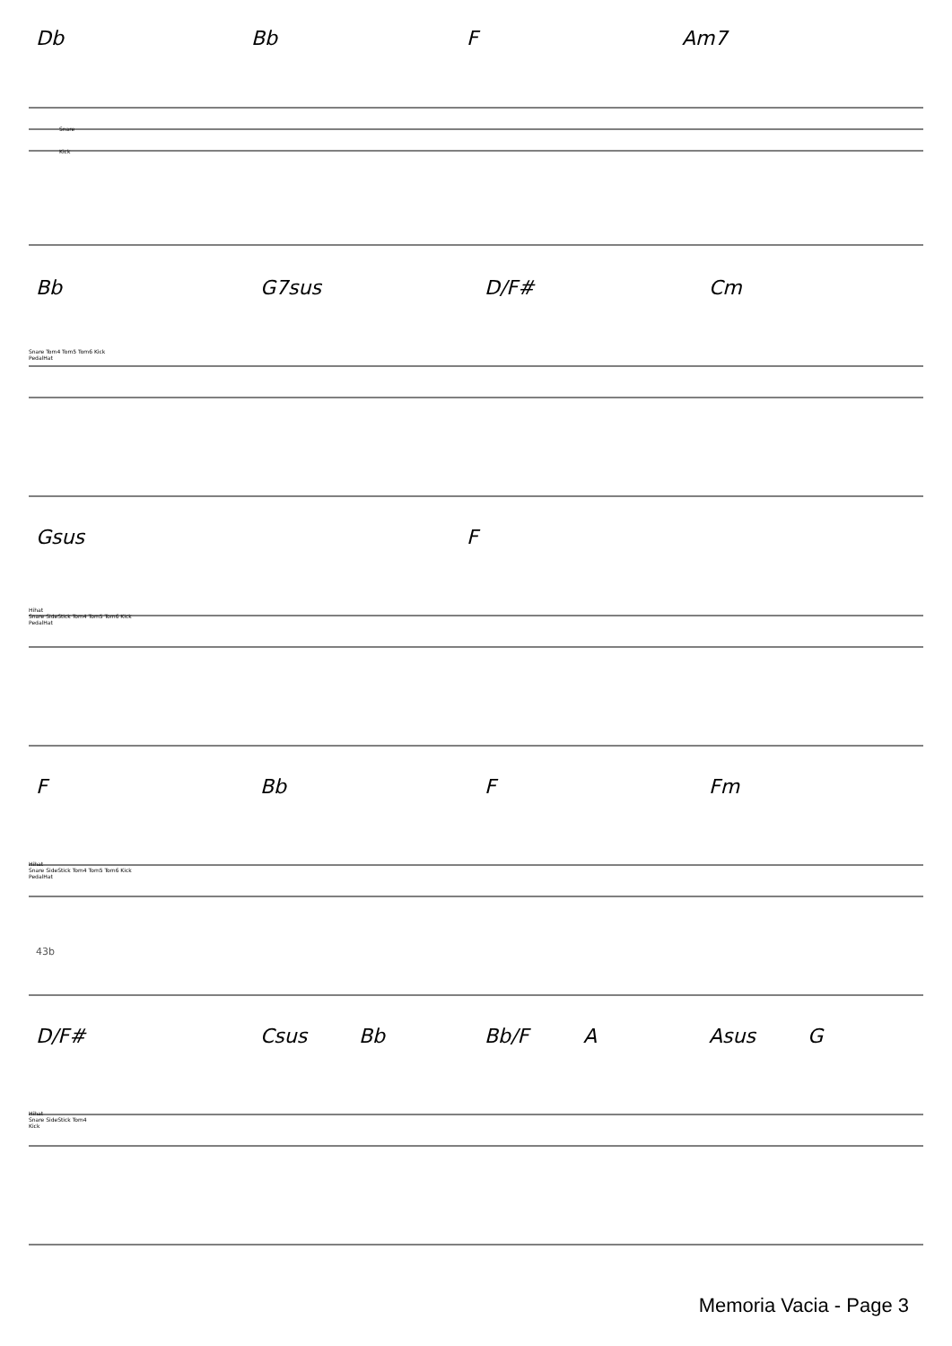Db Bb F Am7
Snare
Kick
Bb G7sus D/F# Cm
Snare Tom4 Tom5 Tom6 Kick
PedalHat
Gsus F
Hihat
Snare SideStick Tom4 Tom5 Tom6 Kick
PedalHat
F Bb F Fm
Hihat
Snare SideStick Tom4 Tom5 Tom6 Kick
PedalHat
43b
D/F# Csus Bb Bb/F A Asus G
Hihat
Snare SideStick Tom4
Kick
Memoria Vacia - Page 3